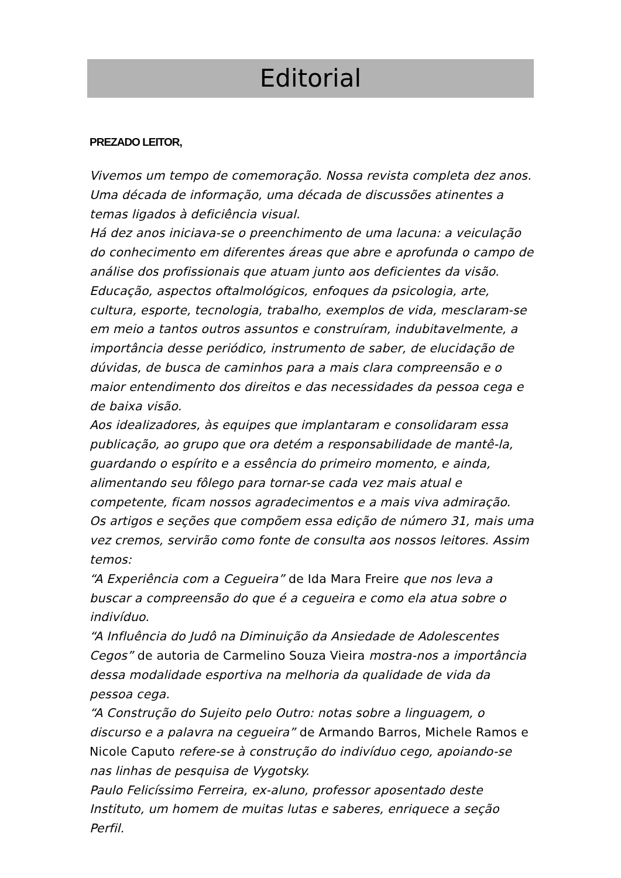Editorial
PREZADO LEITOR,
Vivemos um tempo de comemoração. Nossa revista completa dez anos. Uma década de informação, uma década de discussões atinentes a temas ligados à deficiência visual.
Há dez anos iniciava-se o preenchimento de uma lacuna: a veiculação do conhecimento em diferentes áreas que abre e aprofunda o campo de análise dos profissionais que atuam junto aos deficientes da visão. Educação, aspectos oftalmológicos, enfoques da psicologia, arte, cultura, esporte, tecnologia, trabalho, exemplos de vida, mesclaram-se em meio a tantos outros assuntos e construíram, indubitavelmente, a importância desse periódico, instrumento de saber, de elucidação de dúvidas, de busca de caminhos para a mais clara compreensão e o maior entendimento dos direitos e das necessidades da pessoa cega e de baixa visão.
Aos idealizadores, às equipes que implantaram e consolidaram essa publicação, ao grupo que ora detém a responsabilidade de mantê-la, guardando o espírito e a essência do primeiro momento, e ainda, alimentando seu fôlego para tornar-se cada vez mais atual e competente, ficam nossos agradecimentos e a mais viva admiração.
Os artigos e seções que compõem essa edição de número 31, mais uma vez cremos, servirão como fonte de consulta aos nossos leitores. Assim temos:
“A Experiência com a Cegueira” de Ida Mara Freire que nos leva a buscar a compreensão do que é a cegueira e como ela atua sobre o indivíduo.
“A Influência do Judô na Diminuição da Ansiedade de Adolescentes Cegos” de autoria de Carmelino Souza Vieira mostra-nos a importância dessa modalidade esportiva na melhoria da qualidade de vida da pessoa cega.
“A Construção do Sujeito pelo Outro: notas sobre a linguagem, o discurso e a palavra na cegueira” de Armando Barros, Michele Ramos e Nicole Caputo refere-se à construção do indivíduo cego, apoiando-se nas linhas de pesquisa de Vygotsky.
Paulo Felicíssimo Ferreira, ex-aluno, professor aposentado deste Instituto, um homem de muitas lutas e saberes, enriquece a seção Perfil.